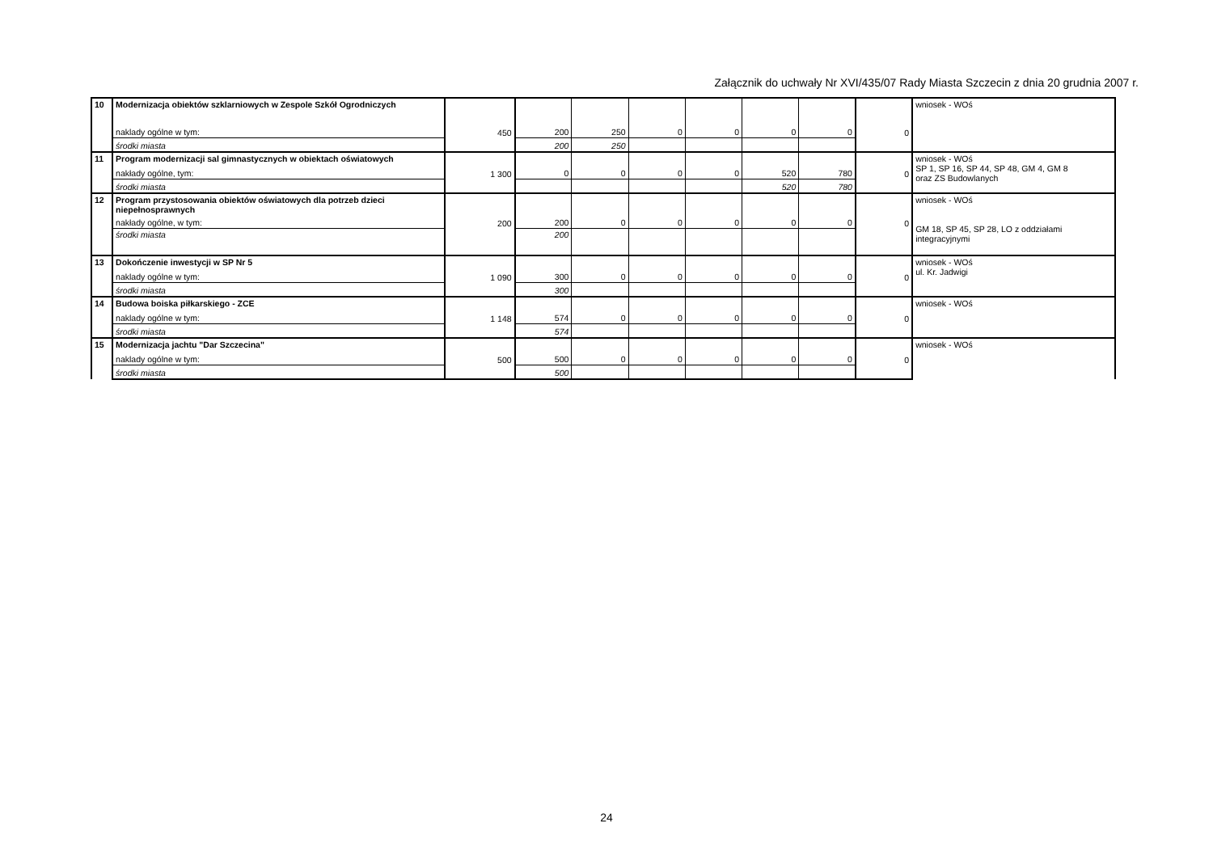Załącznik do uchwały Nr XVI/435/07 Rady Miasta Szczecin z dnia 20 grudnia 2007 r.
| 10 | Modernizacja obiektów szklarniowych w Zespole Szkół Ogrodniczych | | | | | | | | | wniosek - WOś |
| | naklady ogólne w tym: | 450 | 200 | 250 | 0 | 0 | 0 | 0 | 0 | |
| | środki miasta | | 200 | 250 | | | | | | |
| 11 | Program modernizacji sal gimnastycznych w obiektach oświatowych | | | | | | | | | wniosek - WOś SP 1, SP 16, SP 44, SP 48, GM 4, GM 8 oraz ZS Budowlanych |
| | nakłady ogólne, tym: | 1 300 | 0 | 0 | 0 | 0 | 520 | 780 | 0 | |
| | środki miasta | | | | | | 520 | 780 | | |
| 12 | Program przystosowania obiektów oświatowych dla potrzeb dzieci niepełnosprawnych | | | | | | | | | wniosek - WOś GM 18, SP 45, SP 28, LO z oddziałami integracyjnymi |
| | nakłady ogólne, w tym: | 200 | 200 | 0 | 0 | 0 | 0 | 0 | 0 | |
| | środki miasta | | 200 | | | | | | | |
| 13 | Dokończenie inwestycji w SP Nr 5 | | | | | | | | | wniosek - WOś ul. Kr. Jadwigi |
| | naklady ogólne w tym: | 1 090 | 300 | 0 | 0 | 0 | 0 | 0 | 0 | |
| | środki miasta | | 300 | | | | | | | |
| 14 | Budowa boiska piłkarskiego - ZCE | | | | | | | | | wniosek - WOś |
| | naklady ogólne w tym: | 1 148 | 574 | 0 | 0 | 0 | 0 | 0 | 0 | |
| | środki miasta | | 574 | | | | | | | |
| 15 | Modernizacja jachtu "Dar Szczecina" | | | | | | | | | wniosek - WOś |
| | naklady ogólne w tym: | 500 | 500 | 0 | 0 | 0 | 0 | 0 | 0 | |
| | środki miasta | | 500 | | | | | | | |
24